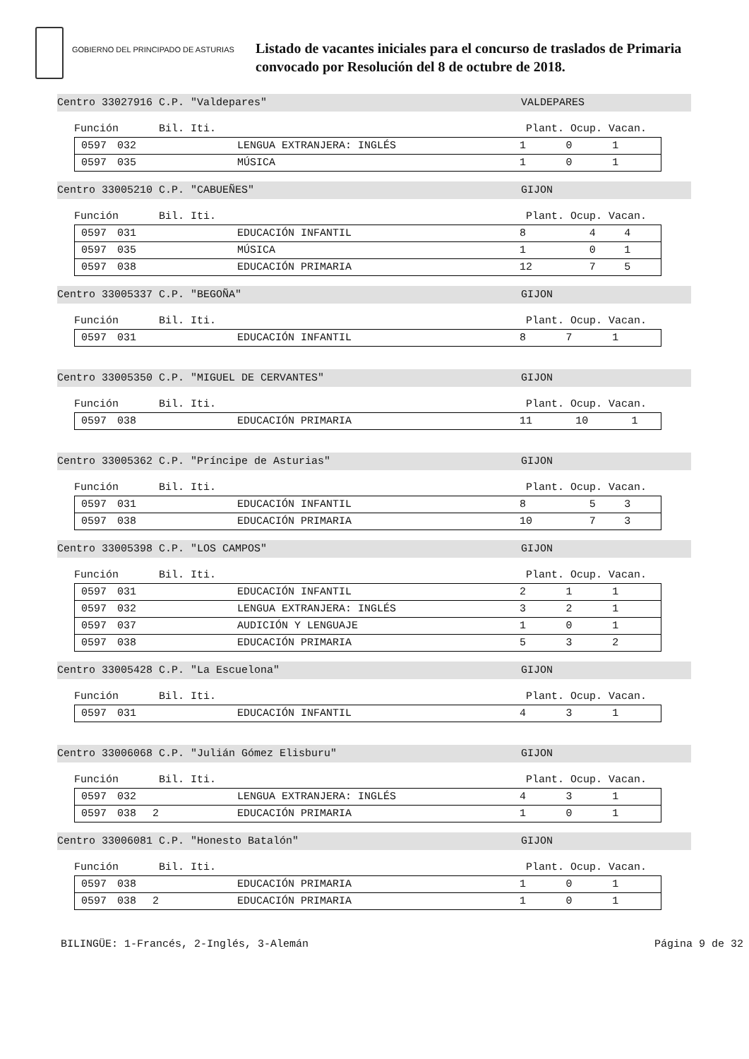GOBIERNO DEL PRINCIPADO DE ASTURIAS
Listado de vacantes iniciales para el concurso de traslados de Primaria
convocado por Resolución del 8 de octubre de 2018.
Centro 33027916 C.P. "Valdepares" VALDEPARES
Función Bil. Iti. Plant. Ocup. Vacan.
| 0597 | 032 | | LENGUA EXTRANJERA: INGLÉS | 1 | 0 | 1 |
| 0597 | 035 | | MÚSICA | 1 | 0 | 1 |
Centro 33005210 C.P. "CABUEÑES" GIJON
Función Bil. Iti. Plant. Ocup. Vacan.
| 0597 | 031 | | EDUCACIÓN INFANTIL | 8 | 4 | 4 |
| 0597 | 035 | | MÚSICA | 1 | 0 | 1 |
| 0597 | 038 | | EDUCACIÓN PRIMARIA | 12 | 7 | 5 |
Centro 33005337 C.P. "BEGOÑA" GIJON
Función Bil. Iti. Plant. Ocup. Vacan.
| 0597 | 031 | | EDUCACIÓN INFANTIL | 8 | 7 | 1 |
Centro 33005350 C.P. "MIGUEL DE CERVANTES" GIJON
Función Bil. Iti. Plant. Ocup. Vacan.
| 0597 | 038 | | EDUCACIÓN PRIMARIA | 11 | 10 | 1 |
Centro 33005362 C.P. "Príncipe de Asturias" GIJON
Función Bil. Iti. Plant. Ocup. Vacan.
| 0597 | 031 | | EDUCACIÓN INFANTIL | 8 | 5 | 3 |
| 0597 | 038 | | EDUCACIÓN PRIMARIA | 10 | 7 | 3 |
Centro 33005398 C.P. "LOS CAMPOS" GIJON
Función Bil. Iti. Plant. Ocup. Vacan.
| 0597 | 031 | | EDUCACIÓN INFANTIL | 2 | 1 | 1 |
| 0597 | 032 | | LENGUA EXTRANJERA: INGLÉS | 3 | 2 | 1 |
| 0597 | 037 | | AUDICIÓN Y LENGUAJE | 1 | 0 | 1 |
| 0597 | 038 | | EDUCACIÓN PRIMARIA | 5 | 3 | 2 |
Centro 33005428 C.P. "La Escuelona" GIJON
Función Bil. Iti. Plant. Ocup. Vacan.
| 0597 | 031 | | EDUCACIÓN INFANTIL | 4 | 3 | 1 |
Centro 33006068 C.P. "Julián Gómez Elisburu" GIJON
Función Bil. Iti. Plant. Ocup. Vacan.
| 0597 | 032 | | LENGUA EXTRANJERA: INGLÉS | 4 | 3 | 1 |
| 0597 | 038 | 2 | EDUCACIÓN PRIMARIA | 1 | 0 | 1 |
Centro 33006081 C.P. "Honesto Batalón" GIJON
Función Bil. Iti. Plant. Ocup. Vacan.
| 0597 | 038 | | EDUCACIÓN PRIMARIA | 1 | 0 | 1 |
| 0597 | 038 | 2 | EDUCACIÓN PRIMARIA | 1 | 0 | 1 |
BILINGÜE: 1-Francés, 2-Inglés, 3-Alemán Página 9 de 32